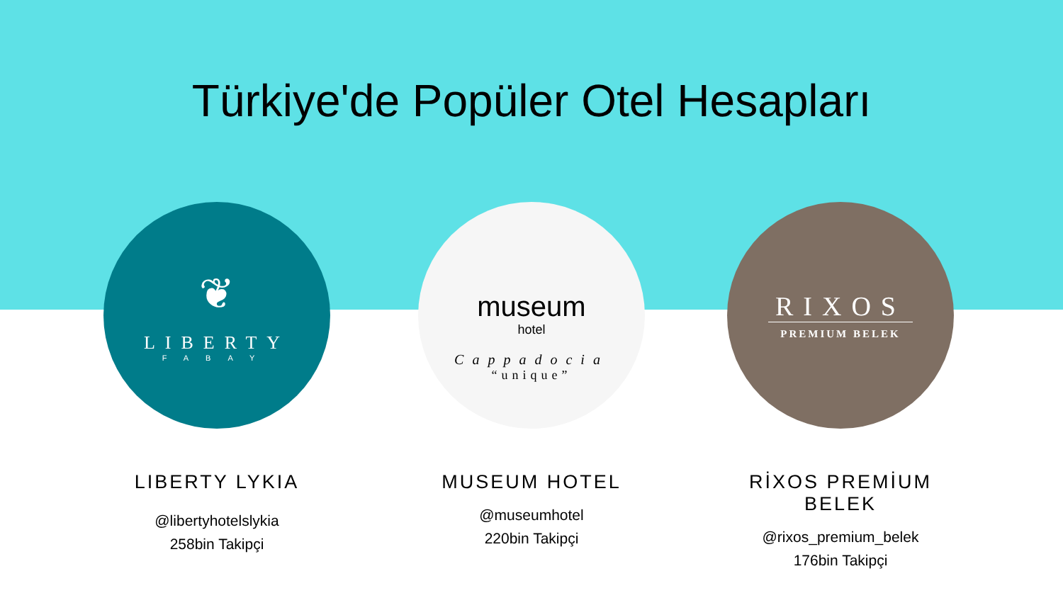Türkiye'de Popüler Otel Hesapları
❦
LIBERTY
FABAY
LIBERTY LYKIA
@libertyhotelslykia
258bin Takipçi
museum
hotel
Cappadocia
“unique”
MUSEUM HOTEL
@museumhotel
220bin Takipçi
RIXOS
PREMIUM BELEK
RİXOS PREMİUM BELEK
@rixos_premium_belek
176bin Takipçi